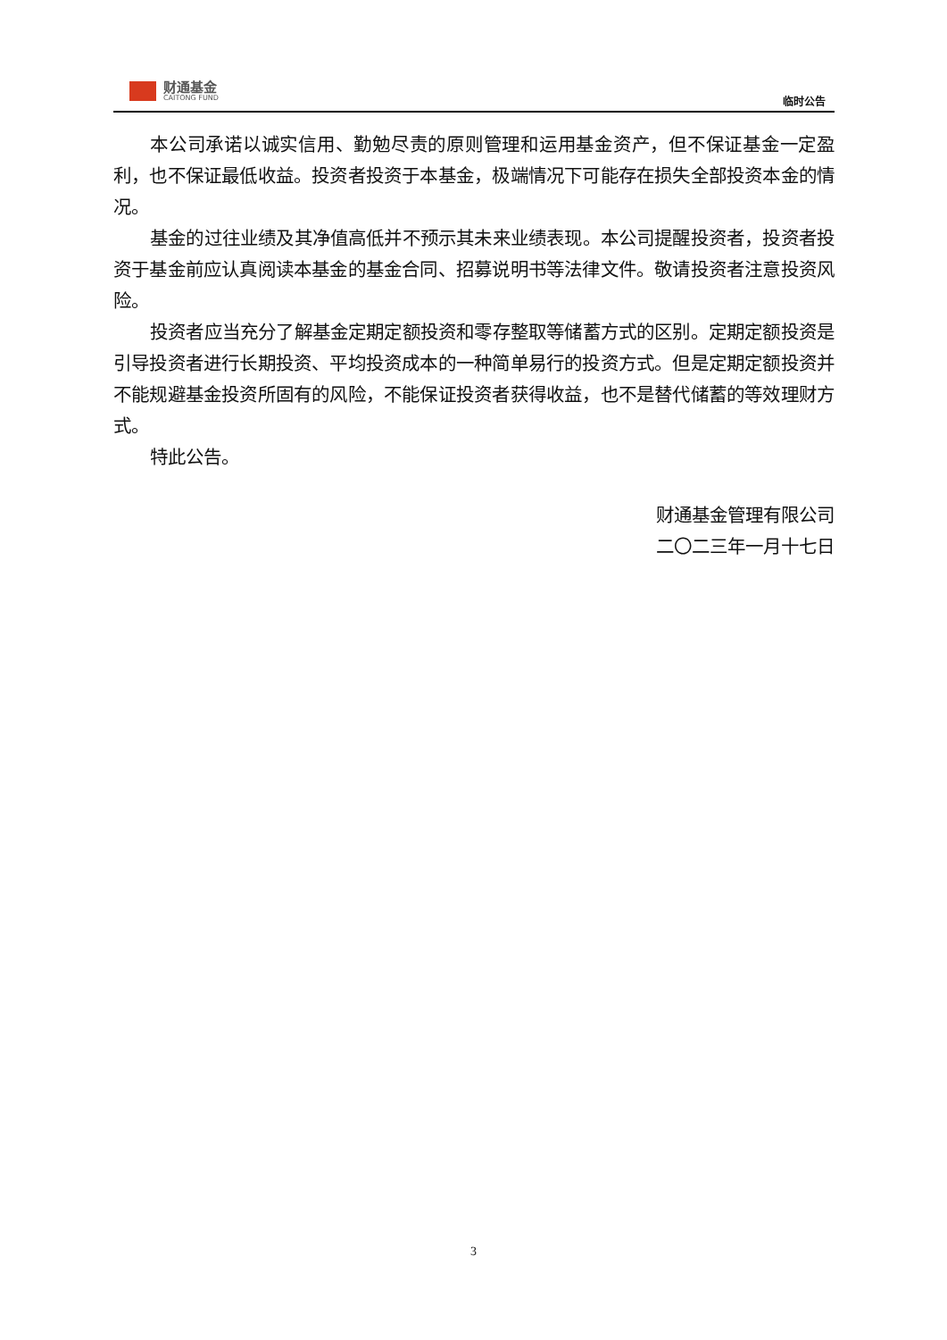财通基金
CAITONG FUND
临时公告
本公司承诺以诚实信用、勤勉尽责的原则管理和运用基金资产，但不保证基金一定盈利，也不保证最低收益。投资者投资于本基金，极端情况下可能存在损失全部投资本金的情况。
基金的过往业绩及其净值高低并不预示其未来业绩表现。本公司提醒投资者，投资者投资于基金前应认真阅读本基金的基金合同、招募说明书等法律文件。敬请投资者注意投资风险。
投资者应当充分了解基金定期定额投资和零存整取等储蓄方式的区别。定期定额投资是引导投资者进行长期投资、平均投资成本的一种简单易行的投资方式。但是定期定额投资并不能规避基金投资所固有的风险，不能保证投资者获得收益，也不是替代储蓄的等效理财方式。
特此公告。
财通基金管理有限公司
二〇二三年一月十七日
3